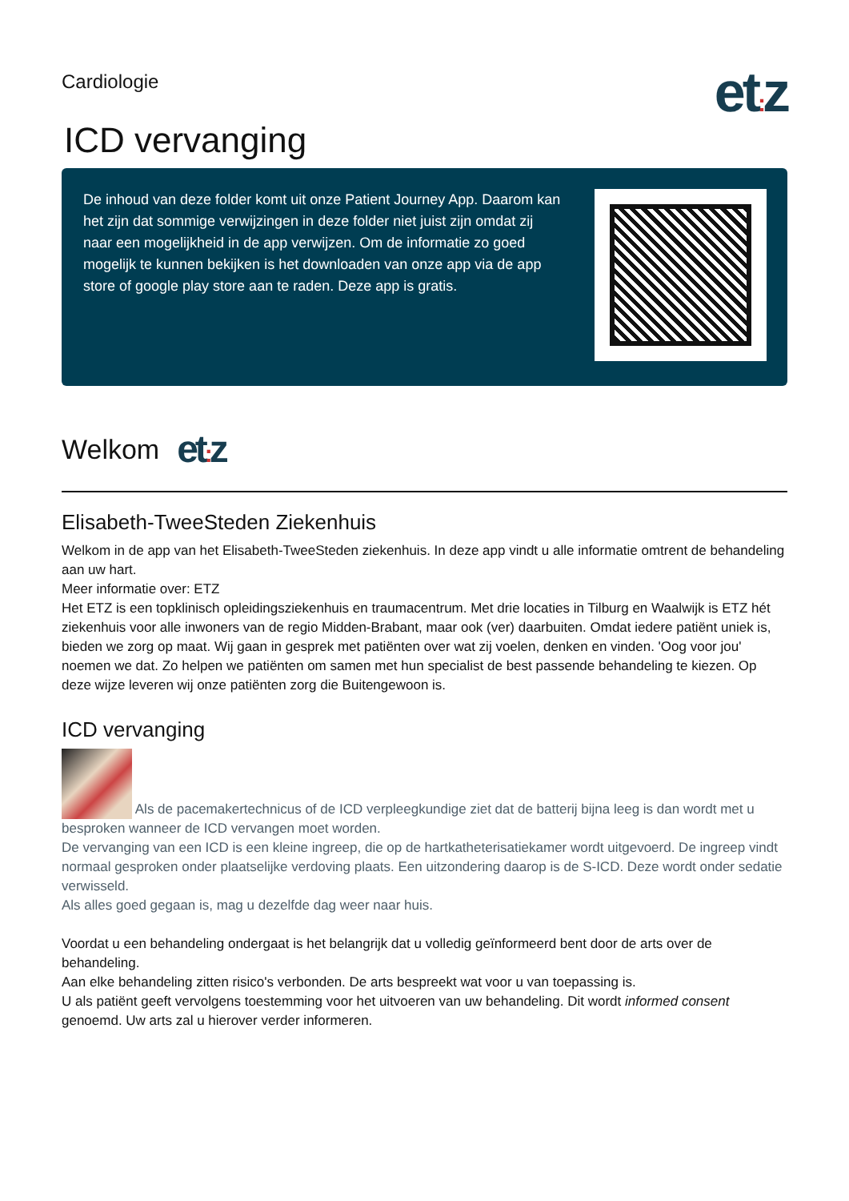Cardiologie
et: z
ICD vervanging
De inhoud van deze folder komt uit onze Patient Journey App. Daarom kan het zijn dat sommige verwijzingen in deze folder niet juist zijn omdat zij naar een mogelijkheid in de app verwijzen. Om de informatie zo goed mogelijk te kunnen bekijken is het downloaden van onze app via de app store of google play store aan te raden. Deze app is gratis.
Welkom et: z
Elisabeth-TweeSteden Ziekenhuis
Welkom in de app van het Elisabeth-TweeSteden ziekenhuis. In deze app vindt u alle informatie omtrent de behandeling aan uw hart.
Meer informatie over: ETZ
Het ETZ is een topklinisch opleidingsziekenhuis en traumacentrum. Met drie locaties in Tilburg en Waalwijk is ETZ hét ziekenhuis voor alle inwoners van de regio Midden-Brabant, maar ook (ver) daarbuiten. Omdat iedere patiënt uniek is, bieden we zorg op maat. Wij gaan in gesprek met patiënten over wat zij voelen, denken en vinden. 'Oog voor jou' noemen we dat. Zo helpen we patiënten om samen met hun specialist de best passende behandeling te kiezen. Op deze wijze leveren wij onze patiënten zorg die Buitengewoon is.
ICD vervanging
Als de pacemakertechnicus of de ICD verpleegkundige ziet dat de batterij bijna leeg is dan wordt met u besproken wanneer de ICD vervangen moet worden.
De vervanging van een ICD is een kleine ingreep, die op de hartkatheterisatiekamer wordt uitgevoerd. De ingreep vindt normaal gesproken onder plaatselijke verdoving plaats. Een uitzondering daarop is de S-ICD. Deze wordt onder sedatie verwisseld.
Als alles goed gegaan is, mag u dezelfde dag weer naar huis.
Voordat u een behandeling ondergaat is het belangrijk dat u volledig geïnformeerd bent door de arts over de behandeling.
Aan elke behandeling zitten risico's verbonden. De arts bespreekt wat voor u van toepassing is.
U als patiënt geeft vervolgens toestemming voor het uitvoeren van uw behandeling. Dit wordt informed consent genoemd. Uw arts zal u hierover verder informeren.